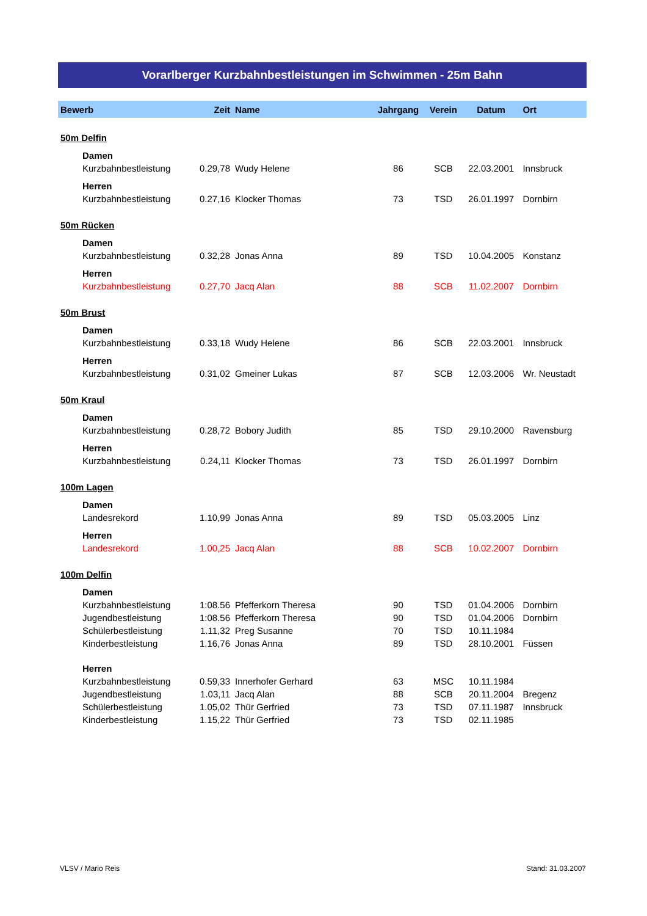Vorarlberger Kurzbahnbestleistungen im Schwimmen - 25m Bahn
| Bewerb | Zeit | Name | Jahrgang | Verein | Datum | Ort |
| --- | --- | --- | --- | --- | --- | --- |
| 50m Delfin | | | | | | |
| Damen | | | | | | |
| Kurzbahnbestleistung | 0.29,78 | Wudy Helene | 86 | SCB | 22.03.2001 | Innsbruck |
| Herren | | | | | | |
| Kurzbahnbestleistung | 0.27,16 | Klocker Thomas | 73 | TSD | 26.01.1997 | Dornbirn |
| 50m Rücken | | | | | | |
| Damen | | | | | | |
| Kurzbahnbestleistung | 0.32,28 | Jonas Anna | 89 | TSD | 10.04.2005 | Konstanz |
| Herren | | | | | | |
| Kurzbahnbestleistung | 0.27,70 | Jacq Alan | 88 | SCB | 11.02.2007 | Dornbirn |
| 50m Brust | | | | | | |
| Damen | | | | | | |
| Kurzbahnbestleistung | 0.33,18 | Wudy Helene | 86 | SCB | 22.03.2001 | Innsbruck |
| Herren | | | | | | |
| Kurzbahnbestleistung | 0.31,02 | Gmeiner Lukas | 87 | SCB | 12.03.2006 | Wr. Neustadt |
| 50m Kraul | | | | | | |
| Damen | | | | | | |
| Kurzbahnbestleistung | 0.28,72 | Bobory Judith | 85 | TSD | 29.10.2000 | Ravensburg |
| Herren | | | | | | |
| Kurzbahnbestleistung | 0.24,11 | Klocker Thomas | 73 | TSD | 26.01.1997 | Dornbirn |
| 100m Lagen | | | | | | |
| Damen | | | | | | |
| Landesrekord | 1.10,99 | Jonas Anna | 89 | TSD | 05.03.2005 | Linz |
| Herren | | | | | | |
| Landesrekord | 1.00,25 | Jacq Alan | 88 | SCB | 10.02.2007 | Dornbirn |
| 100m Delfin | | | | | | |
| Damen | | | | | | |
| Kurzbahnbestleistung | 1:08.56 | Pfefferkorn Theresa | 90 | TSD | 01.04.2006 | Dornbirn |
| Jugendbestleistung | 1:08.56 | Pfefferkorn Theresa | 90 | TSD | 01.04.2006 | Dornbirn |
| Schülerbestleistung | 1.11,32 | Preg Susanne | 70 | TSD | 10.11.1984 | |
| Kinderbestleistung | 1.16,76 | Jonas Anna | 89 | TSD | 28.10.2001 | Füssen |
| Herren | | | | | | |
| Kurzbahnbestleistung | 0.59,33 | Innerhofer Gerhard | 63 | MSC | 10.11.1984 | |
| Jugendbestleistung | 1.03,11 | Jacq Alan | 88 | SCB | 20.11.2004 | Bregenz |
| Schülerbestleistung | 1.05,02 | Thür Gerfried | 73 | TSD | 07.11.1987 | Innsbruck |
| Kinderbestleistung | 1.15,22 | Thür Gerfried | 73 | TSD | 02.11.1985 | |
VLSV / Mario Reis Stand: 31.03.2007